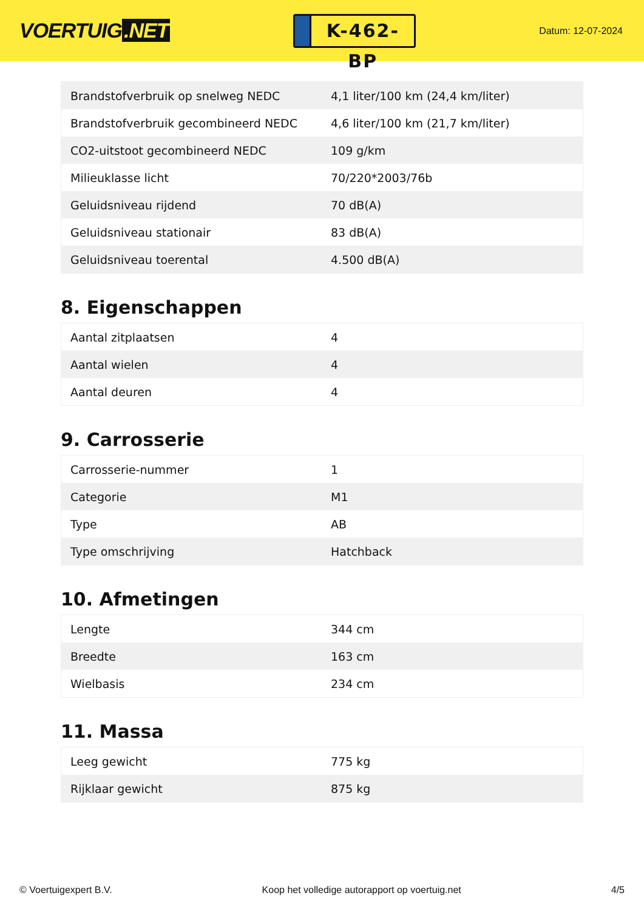VOERTUIG.NET
K-462-BP
Datum: 12-07-2024
| Brandstofverbruik op snelweg NEDC | 4,1 liter/100 km (24,4 km/liter) |
| Brandstofverbruik gecombineerd NEDC | 4,6 liter/100 km (21,7 km/liter) |
| CO2-uitstoot gecombineerd NEDC | 109 g/km |
| Milieuklasse licht | 70/220*2003/76b |
| Geluidsniveau rijdend | 70 dB(A) |
| Geluidsniveau stationair | 83 dB(A) |
| Geluidsniveau toerental | 4.500 dB(A) |
8. Eigenschappen
| Aantal zitplaatsen | 4 |
| Aantal wielen | 4 |
| Aantal deuren | 4 |
9. Carrosserie
| Carrosserie-nummer | 1 |
| Categorie | M1 |
| Type | AB |
| Type omschrijving | Hatchback |
10. Afmetingen
| Lengte | 344 cm |
| Breedte | 163 cm |
| Wielbasis | 234 cm |
11. Massa
| Leeg gewicht | 775 kg |
| Rijklaar gewicht | 875 kg |
© Voertuigexpert B.V. Koop het volledige autorapport op voertuig.net 4/5